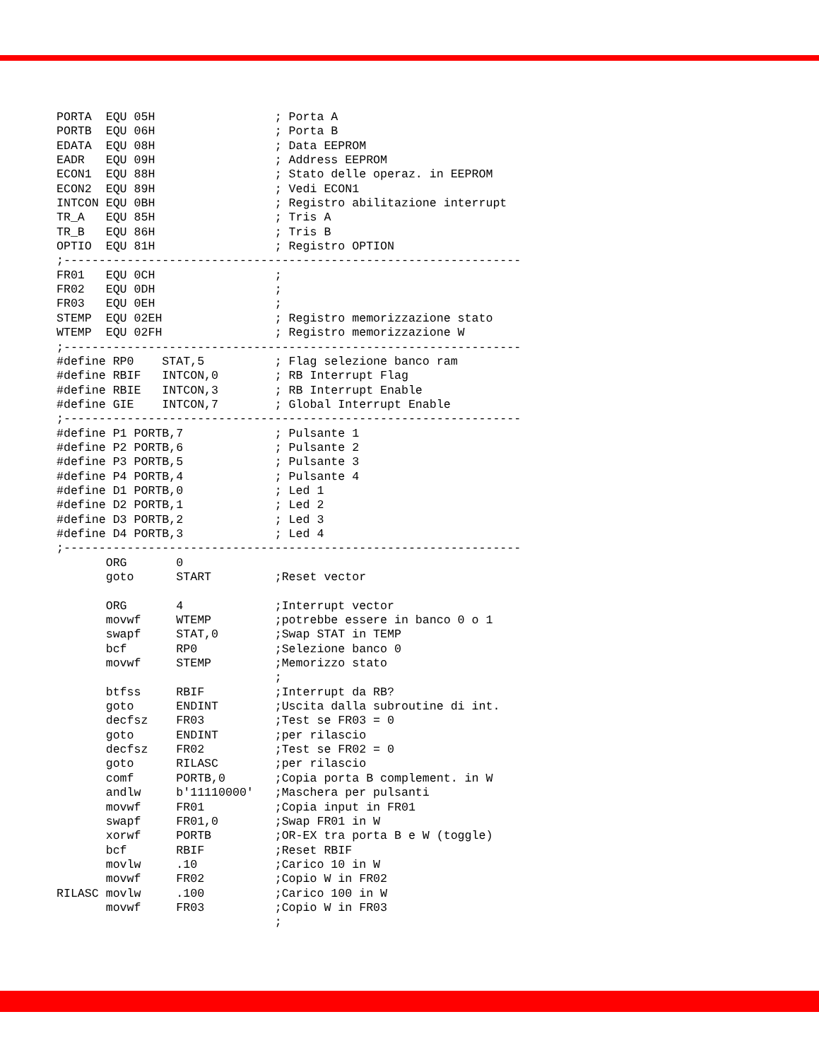PORTA  EQU 05H                 ; Porta A
PORTB  EQU 06H                 ; Porta B
EDATA  EQU 08H                 ; Data EEPROM
EADR   EQU 09H                 ; Address EEPROM
ECON1  EQU 88H                 ; Stato delle operaz. in EEPROM
ECON2  EQU 89H                 ; Vedi ECON1
INTCON EQU 0BH                 ; Registro abilitazione interrupt
TR_A   EQU 85H                 ; Tris A
TR_B   EQU 86H                 ; Tris B
OPTIO  EQU 81H                 ; Registro OPTION
;-----------------------------------------------------------------
FR01   EQU 0CH                 ;
FR02   EQU 0DH                 ;
FR03   EQU 0EH                 ;
STEMP  EQU 02EH                ; Registro memorizzazione stato
WTEMP  EQU 02FH                ; Registro memorizzazione W
;-----------------------------------------------------------------
#define RP0    STAT,5          ; Flag selezione banco ram
#define RBIF   INTCON,0        ; RB Interrupt Flag
#define RBIE   INTCON,3        ; RB Interrupt Enable
#define GIE    INTCON,7        ; Global Interrupt Enable
;-----------------------------------------------------------------
#define P1 PORTB,7             ; Pulsante 1
#define P2 PORTB,6             ; Pulsante 2
#define P3 PORTB,5             ; Pulsante 3
#define P4 PORTB,4             ; Pulsante 4
#define D1 PORTB,0             ; Led 1
#define D2 PORTB,1             ; Led 2
#define D3 PORTB,2             ; Led 3
#define D4 PORTB,3             ; Led 4
;-----------------------------------------------------------------
       ORG       0
       goto      START         ;Reset vector

       ORG       4             ;Interrupt vector
       movwf     WTEMP         ;potrebbe essere in banco 0 o 1
       swapf     STAT,0        ;Swap STAT in TEMP
       bcf       RP0           ;Selezione banco 0
       movwf     STEMP         ;Memorizzo stato
                               ;
       btfss     RBIF          ;Interrupt da RB?
       goto      ENDINT        ;Uscita dalla subroutine di int.
       decfsz    FR03          ;Test se FR03 = 0
       goto      ENDINT        ;per rilascio
       decfsz    FR02          ;Test se FR02 = 0
       goto      RILASC        ;per rilascio
       comf      PORTB,0       ;Copia porta B complement. in W
       andlw     b'11110000'   ;Maschera per pulsanti
       movwf     FR01          ;Copia input in FR01
       swapf     FR01,0        ;Swap FR01 in W
       xorwf     PORTB         ;OR-EX tra porta B e W (toggle)
       bcf       RBIF          ;Reset RBIF
       movlw     .10           ;Carico 10 in W
       movwf     FR02          ;Copio W in FR02
RILASC movlw     .100          ;Carico 100 in W
       movwf     FR03          ;Copio W in FR03
                               ;